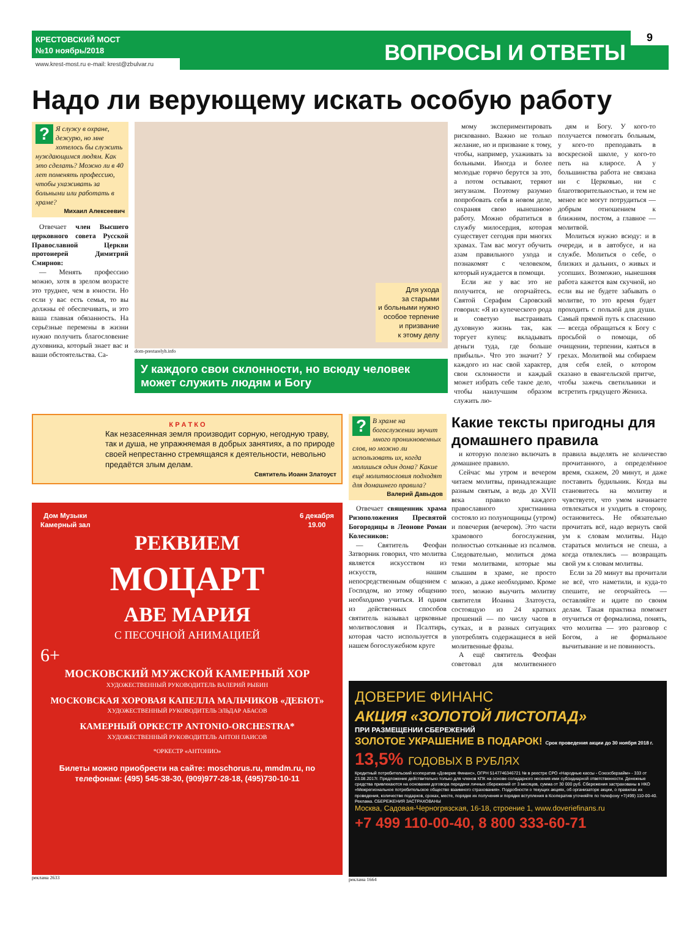КРЕСТОВСКИЙ МОСТ
№10 ноябрь/2018
www.krest-most.ru e-mail: krest@zbulvar.ru
ВОПРОСЫ И ОТВЕТЫ
9
Надо ли верующему искать особую работу
? Я служу в охране, дежурю, но мне хотелось бы служить нуждающимся людям. Как это сделать? Можно ли в 40 лет поменять профессию, чтобы ухаживать за больными или работать в храме?
Михаил Алексеевич
Отвечает член Высшего церковного совета Русской Православной Церкви протоиерей Димитрий Смирнов:
— Менять профессию можно, хотя в зрелом возрасте это труднее, чем в юности. Но если у вас есть семья, то вы должны её обеспечивать, и это ваша главная обязанность. На серьёзные перемены в жизни нужно получить благословение духовника, который знает вас и ваши обстоятельства. Са-
Для ухода
за старыми
и больными нужно
особое терпение
и призвание
к этому делу
dom-prestarelyh.info
У каждого свои склонности, но всюду человек может служить людям и Богу
мому экспериментировать рискованно. Важно не только желание, но и призвание к тому, чтобы, например, ухаживать за больными. Иногда и более молодые горячо берутся за это, а потом остывают, теряют энтузиазм. Поэтому разумно попробовать себя в новом деле, сохраняя свою нынешнюю работу. Можно обратиться в службу милосердия, которая существует сегодня при многих храмах. Там вас могут обучить азам правильного ухода и познакомят с человеком, который нуждается в помощи.
Если же у вас это не получится, не огорчайтесь. Святой Серафим Саровский говорил: «Я из купеческого рода и советую выстраивать духовную жизнь так, как торгует купец: вкладывать деньги туда, где больше прибыль». Что это значит? У каждого из нас свой характер, свои склонности и каждый может избрать себе такое дело, чтобы наилучшим образом служить лю-
дям и Богу. У кого-то получается помогать больным, у кого-то преподавать в воскресной школе, у кого-то петь на клиросе. А у большинства работа не связана ни с Церковью, ни с благотворительностью, и тем не менее все могут потрудиться — добрым отношением к ближним, постом, а главное — молитвой.
Молиться нужно всюду: и в очереди, и в автобусе, и на службе. Молиться о себе, о близких и дальних, о живых и усопших. Возможно, нынешняя работа кажется вам скучной, но если вы не будете забывать о молитве, то это время будет проходить с пользой для души. Самый прямой путь к спасению — всегда обращаться к Богу с просьбой о помощи, об очищении, терпении, каяться в грехах. Молитвой мы собираем для себя елей, о котором сказано в евангельской притче, чтобы зажечь светильники и встретить грядущего Жениха.
К Р А Т К О
Как незасеянная земля производит сорную, негодную траву, так и душа, не упражняемая в добрых занятиях, а по природе своей непрестанно стремящаяся к деятельности, невольно предаётся злым делам.
Святитель Иоанн Златоуст
Дом Музыки
Камерный зал 6 декабря
19.00
РЕКВИЕМ
МОЦАРТ
АВЕ МАРИЯ
С ПЕСОЧНОЙ АНИМАЦИЕЙ
6+
МОСКОВСКИЙ МУЖСКОЙ КАМЕРНЫЙ ХОР
ХУДОЖЕСТВЕННЫЙ РУКОВОДИТЕЛЬ ВАЛЕРИЙ РЫБИН
МОСКОВСКАЯ ХОРОВАЯ КАПЕЛЛА МАЛЬЧИКОВ «ДЕБЮТ»
ХУДОЖЕСТВЕННЫЙ РУКОВОДИТЕЛЬ ЭЛЬДАР АБАСОВ
КАМЕРНЫЙ ОРКЕСТР ANTONIO-ORCHESTRA*
ХУДОЖЕСТВЕННЫЙ РУКОВОДИТЕЛЬ АНТОН ПАИСОВ
*ОРКЕСТР «АНТОНИО»
Билеты можно приобрести на сайте: moschorus.ru, mmdm.ru, по телефонам: (495) 545-38-30, (909)977-28-18, (495)730-10-11
реклама 2633
? В храме на богослужении звучит много проникновенных слов, но можно ли использовать их, когда молишься один дома? Какие ещё молитвословия подходят для домашнего правила?
Валерий Давыдов
Отвечает священник храма Ризоположения Пресвятой Богородицы в Леонове Роман Колесников:
— Святитель Феофан Затворник говорил, что молитва является искусством из искусств, нашим непосредственным общением с Господом, но этому общению необходимо учиться. И одним из действенных способов святитель называл церковные молитвословия и Псалтирь, которая часто используется в нашем богослужебном круге
Какие тексты пригодны для домашнего правила
и которую полезно включать в домашнее правило.
Сейчас мы утром и вечером читаем молитвы, принадлежащие разным святым, а ведь до XVII века правило каждого православного христианина состояло из полунощницы (утром) и повечерия (вечером). Это части храмового богослужения, полностью сотканные из псалмов. Следовательно, молиться дома теми молитвами, которые мы слышим в храме, не просто можно, а даже необходимо. Кроме того, можно выучить молитву святителя Иоанна Златоуста, состоящую из 24 кратких прошений — по числу часов в сутках, и в разных ситуациях употреблять содержащиеся в ней молитвенные фразы.
А ещё святитель Феофан советовал для молитвенного правила выделять не количество прочитанного, а определённое время, скажем, 20 минут, и даже поставить будильник. Когда вы становитесь на молитву и чувствуете, что умом начинаете отвлекаться и уходить в сторону, остановитесь. Не обязательно прочитать всё, надо вернуть свой ум к словам молитвы. Надо стараться молиться не спеша, а когда отвлеклись — возвращать свой ум к словам молитвы.
Если за 20 минут вы прочитали не всё, что наметили, и куда-то спешите, не огорчайтесь — оставляйте и идите по своим делам. Такая практика поможет отучиться от формализма, понять, что молитва — это разговор с Богом, а не формальное вычитывание и не повинность.
ДОВЕРИЕ ФИНАНС
АКЦИЯ «ЗОЛОТОЙ ЛИСТОПАД»
ПРИ РАЗМЕЩЕНИИ СБЕРЕЖЕНИЙ
ЗОЛОТОЕ УКРАШЕНИЕ В ПОДАРОК! Срок проведения акции до 30 ноября 2018 г.
13,5% ГОДОВЫХ В РУБЛЯХ
Кредитный потребительский кооператив «Доверие Финанс», ОГРН 5147746346721 № в реестре СРО «Народные кассы - Союзсберзайм» - 333 от 23.08.2017г. Предложение действительно только для членов КПК на основе солидарного несения ими субсидиарной ответственности. Денежные средства привлекаются на основании договора передачи личных сбережений от 3 месяцев, сумма от 30 000 руб. Сбережения застрахованы в НКО «Межрегиональное потребительское общество взаимного страхования». Подробности о текущих акциях, об организаторе акции, о правилах их проведения, количестве подарков, сроках, месте, порядке их получения и порядке вступления в Кооператив уточняйте по телефону +7(499) 110-00-40. Реклама. СБЕРЕЖЕНИЯ ЗАСТРАХОВАНЫ
Москва, Садовая-Черногрязская, 16-18, строение 1, www.doveriefinans.ru
+7 499 110-00-40, 8 800 333-60-71
реклама 1664